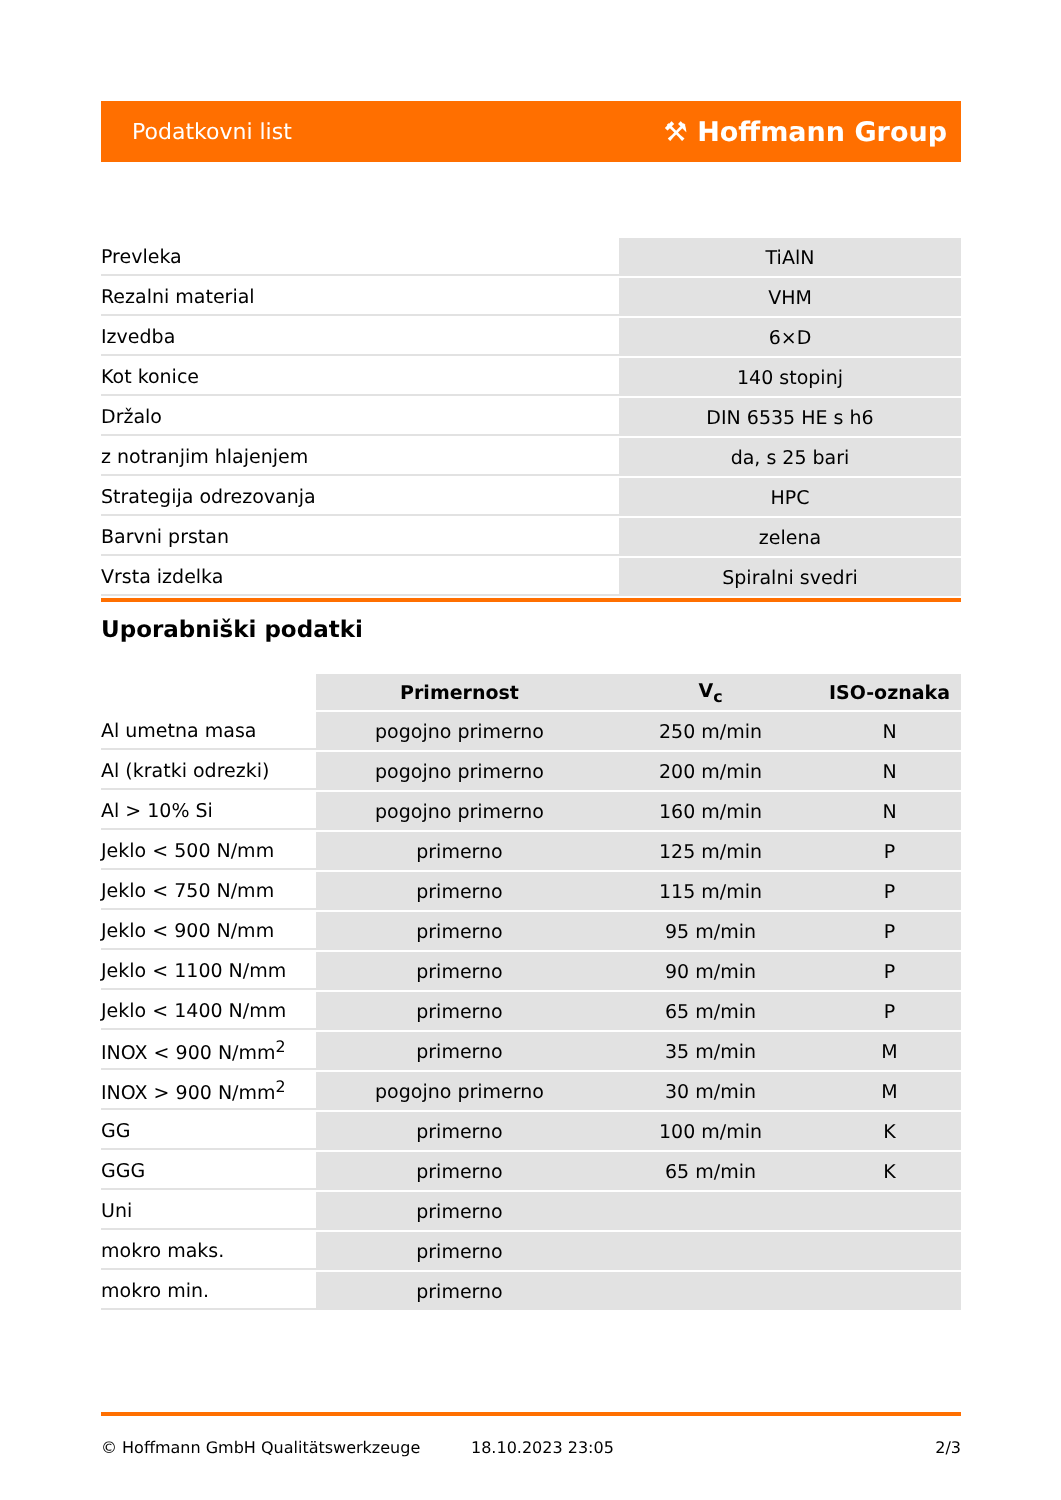Podatkovni list ⚒ Hoffmann Group
| Prevleka | TiAlN |
| Rezalni material | VHM |
| Izvedba | 6×D |
| Kot konice | 140 stopinj |
| Držalo | DIN 6535 HE s h6 |
| z notranjim hlajenjem | da, s 25 bari |
| Strategija odrezovanja | HPC |
| Barvni prstan | zelena |
| Vrsta izdelka | Spiralni svedri |
Uporabniški podatki
| | Primernost | V<sub>c</sub> | ISO-oznaka |
| --- | --- | --- | --- |
| Al umetna masa | pogojno primerno | 250 m/min | N |
| Al (kratki odrezki) | pogojno primerno | 200 m/min | N |
| Al > 10% Si | pogojno primerno | 160 m/min | N |
| Jeklo < 500 N/mm | primerno | 125 m/min | P |
| Jeklo < 750 N/mm | primerno | 115 m/min | P |
| Jeklo < 900 N/mm | primerno | 95 m/min | P |
| Jeklo < 1100 N/mm | primerno | 90 m/min | P |
| Jeklo < 1400 N/mm | primerno | 65 m/min | P |
| INOX < 900 N/mm<sup>2</sup> | primerno | 35 m/min | M |
| INOX > 900 N/mm<sup>2</sup> | pogojno primerno | 30 m/min | M |
| GG | primerno | 100 m/min | K |
| GGG | primerno | 65 m/min | K |
| Uni | primerno | | |
| mokro maks. | primerno | | |
| mokro min. | primerno | | |
© Hoffmann GmbH Qualitätswerkzeuge 18.10.2023 23:05 2/3